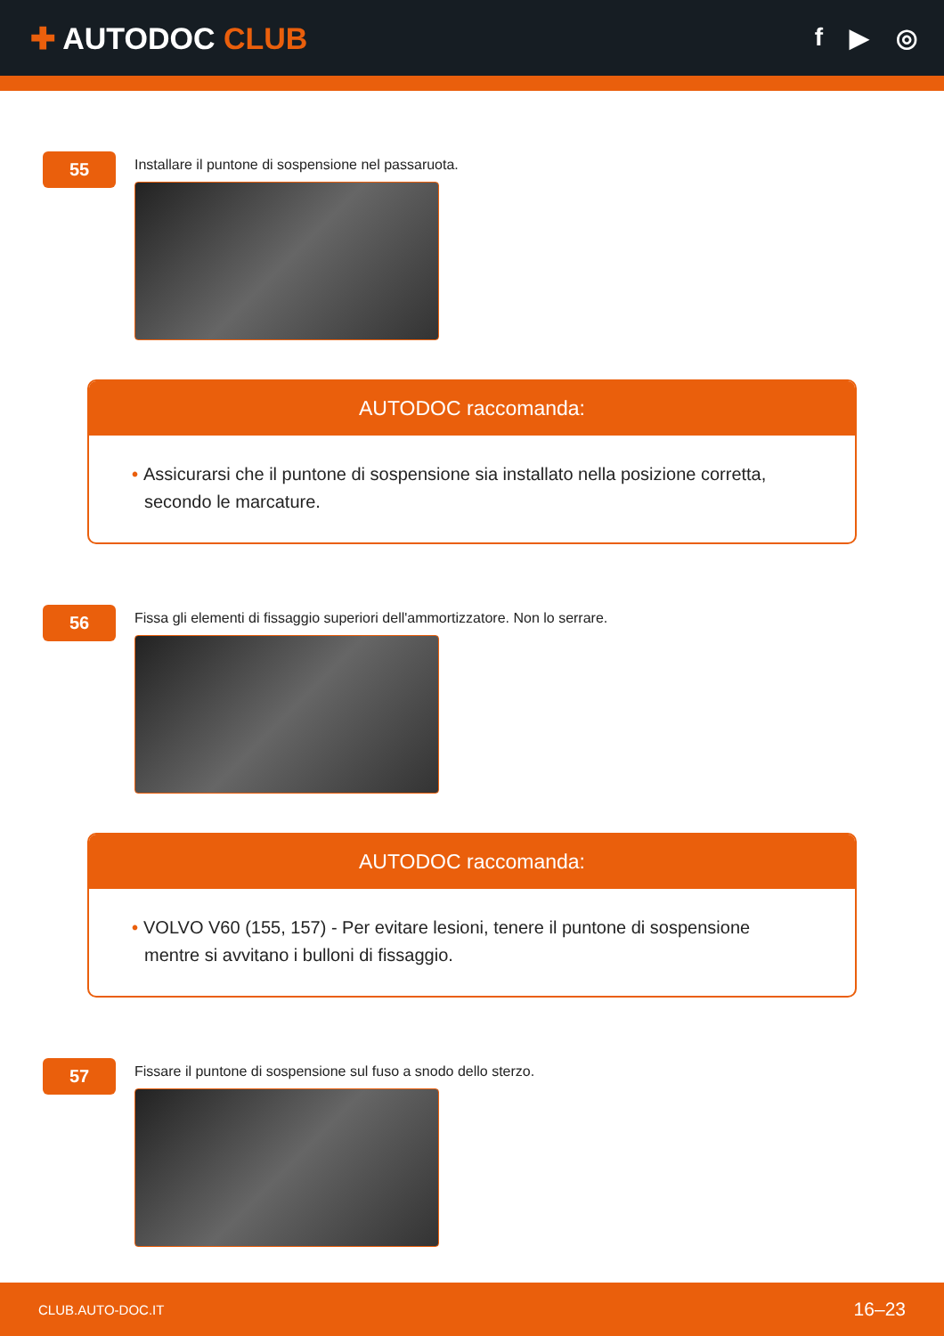✚ AUTODOC CLUB
f ▶ ◎
55
Installare il puntone di sospensione nel passaruota.
AUTODOC raccomanda:
• Assicurarsi che il puntone di sospensione sia installato nella posizione corretta, secondo le marcature.
56
Fissa gli elementi di fissaggio superiori dell'ammortizzatore. Non lo serrare.
AUTODOC raccomanda:
• VOLVO V60 (155, 157) - Per evitare lesioni, tenere il puntone di sospensione mentre si avvitano i bulloni di fissaggio.
57
Fissare il puntone di sospensione sul fuso a snodo dello sterzo.
CLUB.AUTO-DOC.IT 16–23